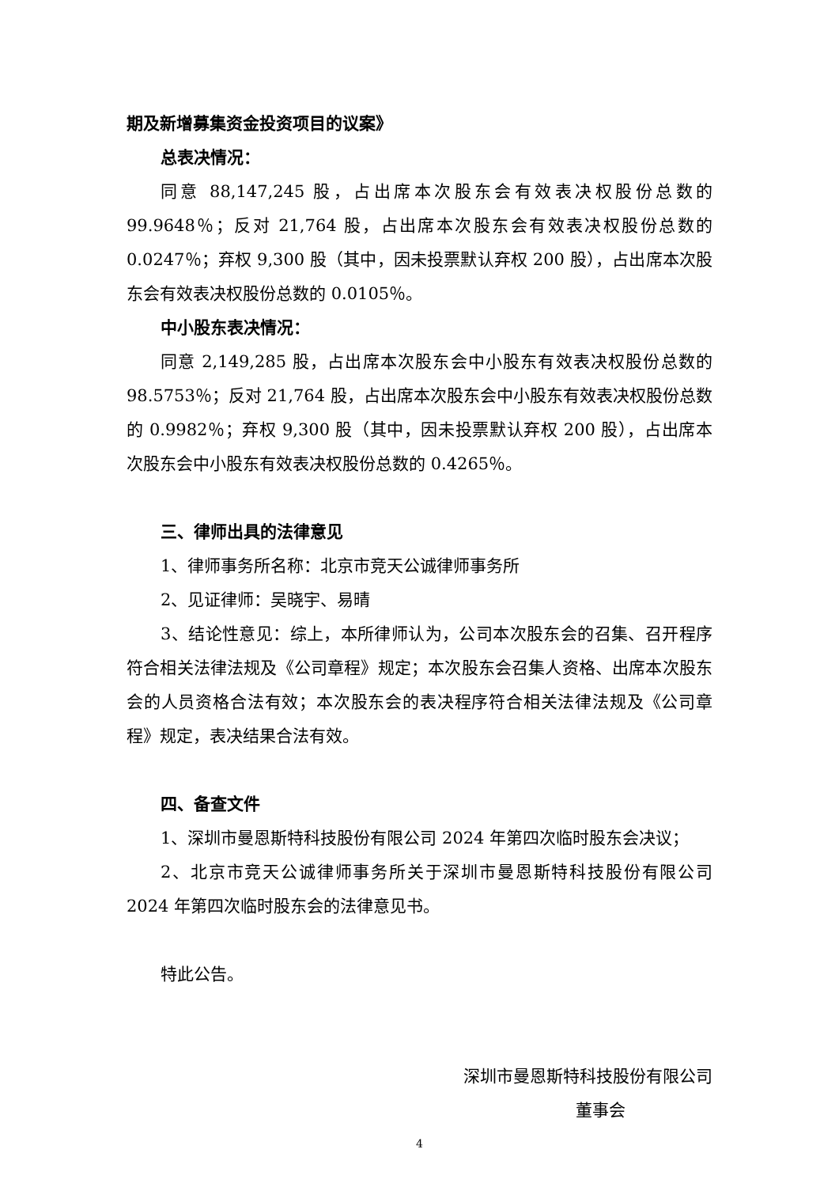期及新增募集资金投资项目的议案》
总表决情况：
同意 88,147,245 股，占出席本次股东会有效表决权股份总数的 99.9648％；反对 21,764 股，占出席本次股东会有效表决权股份总数的 0.0247％；弃权 9,300 股（其中，因未投票默认弃权 200 股），占出席本次股东会有效表决权股份总数的 0.0105％。
中小股东表决情况：
同意 2,149,285 股，占出席本次股东会中小股东有效表决权股份总数的 98.5753％；反对 21,764 股，占出席本次股东会中小股东有效表决权股份总数的 0.9982％；弃权 9,300 股（其中，因未投票默认弃权 200 股），占出席本次股东会中小股东有效表决权股份总数的 0.4265％。
三、律师出具的法律意见
1、律师事务所名称：北京市竞天公诚律师事务所
2、见证律师：吴晓宇、易晴
3、结论性意见：综上，本所律师认为，公司本次股东会的召集、召开程序符合相关法律法规及《公司章程》规定；本次股东会召集人资格、出席本次股东会的人员资格合法有效；本次股东会的表决程序符合相关法律法规及《公司章程》规定，表决结果合法有效。
四、备查文件
1、深圳市曼恩斯特科技股份有限公司 2024 年第四次临时股东会决议；
2、北京市竞天公诚律师事务所关于深圳市曼恩斯特科技股份有限公司 2024 年第四次临时股东会的法律意见书。
特此公告。
深圳市曼恩斯特科技股份有限公司
董事会
4